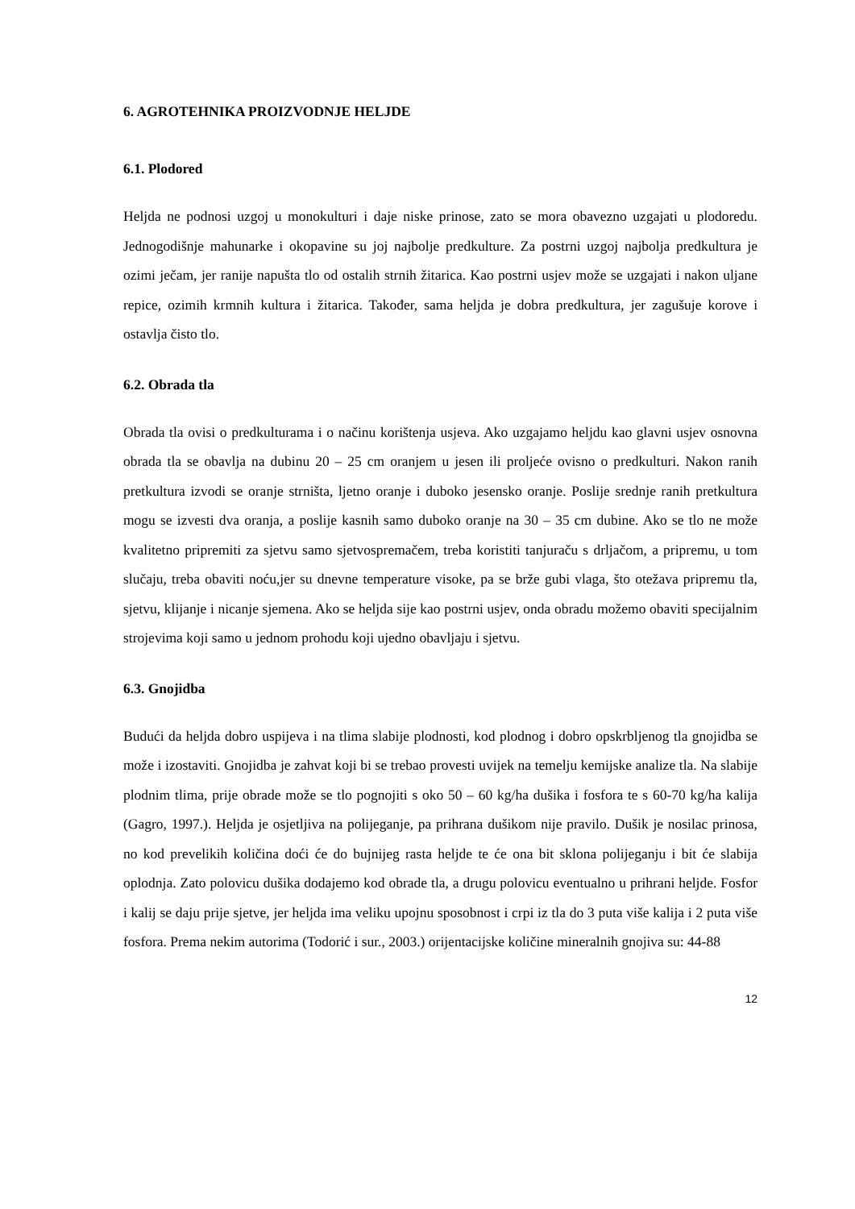6. AGROTEHNIKA PROIZVODNJE HELJDE
6.1. Plodored
Heljda ne podnosi uzgoj u monokulturi i daje niske prinose, zato se mora obavezno uzgajati u plodoredu. Jednogodišnje mahunarke i okopavine su joj najbolje predkulture. Za postrni uzgoj najbolja predkultura je ozimi ječam, jer ranije napušta tlo od ostalih strnih žitarica. Kao postrni usjev može se uzgajati i nakon uljane repice, ozimih krmnih kultura i žitarica. Također, sama heljda je dobra predkultura, jer zagušuje korove i ostavlja čisto tlo.
6.2. Obrada tla
Obrada tla ovisi o predkulturama i o načinu korištenja usjeva. Ako uzgajamo heljdu kao glavni usjev osnovna obrada tla se obavlja na dubinu 20 – 25 cm oranjem u jesen ili proljeće ovisno o predkulturi. Nakon ranih pretkultura izvodi se oranje strništa, ljetno oranje i duboko jesensko oranje. Poslije srednje ranih pretkultura mogu se izvesti dva oranja, a poslije kasnih samo duboko oranje na 30 – 35 cm dubine. Ako se tlo ne može kvalitetno pripremiti za sjetvu samo sjetvospremačem, treba koristiti tanjuraču s drljačom, a pripremu, u tom slučaju, treba obaviti noću,jer su dnevne temperature visoke, pa se brže gubi vlaga, što otežava pripremu tla, sjetvu, klijanje i nicanje sjemena. Ako se heljda sije kao postrni usjev, onda obradu možemo obaviti specijalnim strojevima koji samo u jednom prohodu koji ujedno obavljaju i sjetvu.
6.3. Gnojidba
Budući da heljda dobro uspijeva i na tlima slabije plodnosti, kod plodnog i dobro opskrbljenog tla gnojidba se može i izostaviti. Gnojidba je zahvat koji bi se trebao provesti uvijek na temelju kemijske analize tla. Na slabije plodnim tlima, prije obrade može se tlo pognojiti s oko 50 – 60 kg/ha dušika i fosfora te s 60-70 kg/ha kalija (Gagro, 1997.). Heljda je osjetljiva na polijeganje, pa prihrana dušikom nije pravilo. Dušik je nosilac prinosa, no kod prevelikih količina doći će do bujnijeg rasta heljde te će ona bit sklona polijeganju i bit će slabija oplodnja. Zato polovicu dušika dodajemo kod obrade tla, a drugu polovicu eventualno u prihrani heljde. Fosfor i kalij se daju prije sjetve, jer heljda ima veliku upojnu sposobnost i crpi iz tla do 3 puta više kalija i 2 puta više fosfora. Prema nekim autorima (Todorić i sur., 2003.) orijentacijske količine mineralnih gnojiva su: 44-88
12